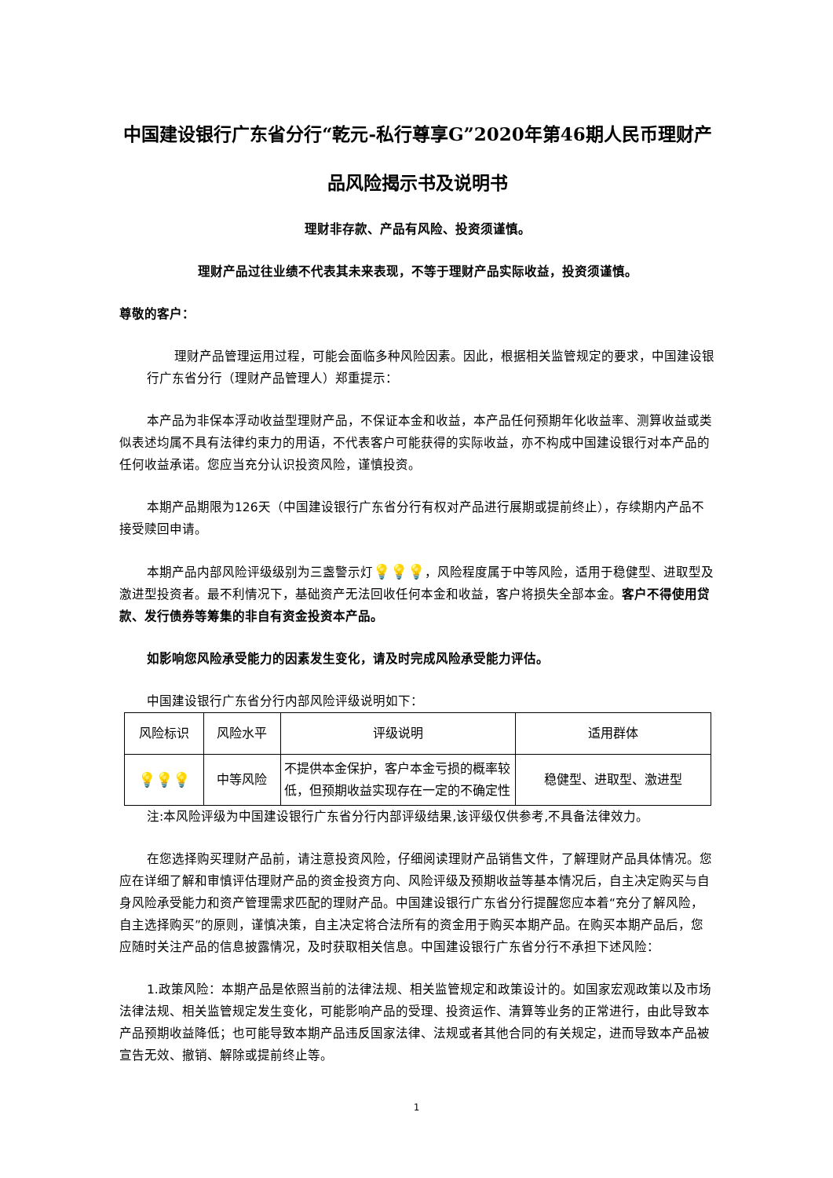中国建设银行广东省分行“乾元-私行尊享G”2020年第46期人民币理财产品风险揭示书及说明书
理财非存款、产品有风险、投资须谨慎。
理财产品过往业绩不代表其未来表现，不等于理财产品实际收益，投资须谨慎。
尊敬的客户：
理财产品管理运用过程，可能会面临多种风险因素。因此，根据相关监管规定的要求，中国建设银行广东省分行（理财产品管理人）郑重提示：
本产品为非保本浮动收益型理财产品，不保证本金和收益，本产品任何预期年化收益率、测算收益或类似表述均属不具有法律约束力的用语，不代表客户可能获得的实际收益，亦不构成中国建设银行对本产品的任何收益承诺。您应当充分认识投资风险，谨慎投资。
本期产品期限为126天（中国建设银行广东省分行有权对产品进行展期或提前终止），存续期内产品不接受赎回申请。
本期产品内部风险评级级别为三盏警示灯💡💡💡，风险程度属于中等风险，适用于稳健型、进取型及激进型投资者。最不利情况下，基础资产无法回收任何本金和收益，客户将损失全部本金。客户不得使用贷款、发行债券等筹集的非自有资金投资本产品。
如影响您风险承受能力的因素发生变化，请及时完成风险承受能力评估。
中国建设银行广东省分行内部风险评级说明如下：
| 风险标识 | 风险水平 | 评级说明 | 适用群体 |
| --- | --- | --- | --- |
| 💡💡💡 | 中等风险 | 不提供本金保护，客户本金亏损的概率较低，但预期收益实现存在一定的不确定性 | 稳健型、进取型、激进型 |
注:本风险评级为中国建设银行广东省分行内部评级结果,该评级仅供参考,不具备法律效力。
在您选择购买理财产品前，请注意投资风险，仔细阅读理财产品销售文件，了解理财产品具体情况。您应在详细了解和审慎评估理财产品的资金投资方向、风险评级及预期收益等基本情况后，自主决定购买与自身风险承受能力和资产管理需求匹配的理财产品。中国建设银行广东省分行提醒您应本着“充分了解风险，自主选择购买”的原则，谨慎决策，自主决定将合法所有的资金用于购买本期产品。在购买本期产品后，您应随时关注产品的信息披露情况，及时获取相关信息。中国建设银行广东省分行不承担下述风险：
1.政策风险：本期产品是依照当前的法律法规、相关监管规定和政策设计的。如国家宏观政策以及市场法律法规、相关监管规定发生变化，可能影响产品的受理、投资运作、清算等业务的正常进行，由此导致本产品预期收益降低；也可能导致本期产品违反国家法律、法规或者其他合同的有关规定，进而导致本产品被宣告无效、撤销、解除或提前终止等。
1